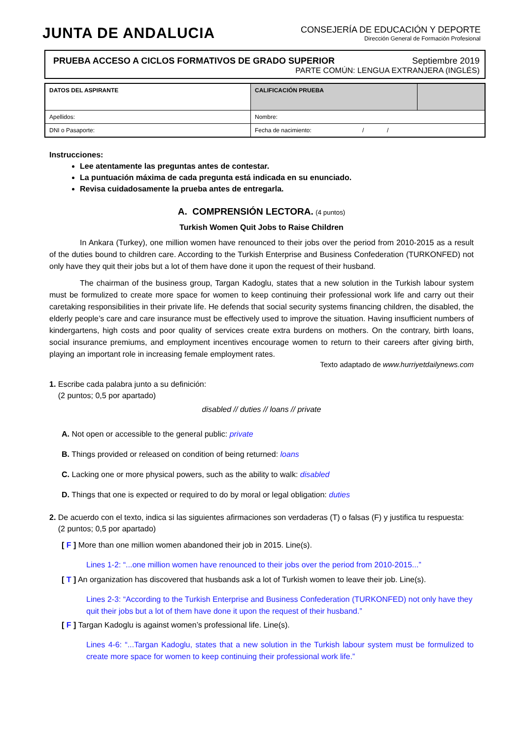JUNTA DE ANDALUCIA
CONSEJERÍA DE EDUCACIÓN Y DEPORTE
Dirección General de Formación Profesional
PRUEBA ACCESO A CICLOS FORMATIVOS DE GRADO SUPERIOR Septiembre 2019
PARTE COMÚN: LENGUA EXTRANJERA (INGLÉS)
| DATOS DEL ASPIRANTE | | CALIFICACIÓN PRUEBA | |
| Apellidos: | | Nombre: | |
| DNI o Pasaporte: | Fecha de nacimiento: / / | | |
Instrucciones:
Lee atentamente las preguntas antes de contestar.
La puntuación máxima de cada pregunta está indicada en su enunciado.
Revisa cuidadosamente la prueba antes de entregarla.
A. COMPRENSIÓN LECTORA. (4 puntos)
Turkish Women Quit Jobs to Raise Children
In Ankara (Turkey), one million women have renounced to their jobs over the period from 2010-2015 as a result of the duties bound to children care. According to the Turkish Enterprise and Business Confederation (TURKONFED) not only have they quit their jobs but a lot of them have done it upon the request of their husband.
The chairman of the business group, Targan Kadoglu, states that a new solution in the Turkish labour system must be formulized to create more space for women to keep continuing their professional work life and carry out their caretaking responsibilities in their private life. He defends that social security systems financing children, the disabled, the elderly people’s care and care insurance must be effectively used to improve the situation. Having insufficient numbers of kindergartens, high costs and poor quality of services create extra burdens on mothers. On the contrary, birth loans, social insurance premiums, and employment incentives encourage women to return to their careers after giving birth, playing an important role in increasing female employment rates.
Texto adaptado de www.hurriyetdailynews.com
1. Escribe cada palabra junto a su definición:
(2 puntos; 0,5 por apartado)
disabled // duties // loans // private
A. Not open or accessible to the general public: private
B. Things provided or released on condition of being returned: loans
C. Lacking one or more physical powers, such as the ability to walk: disabled
D. Things that one is expected or required to do by moral or legal obligation: duties
2. De acuerdo con el texto, indica si las siguientes afirmaciones son verdaderas (T) o falsas (F) y justifica tu respuesta:
(2 puntos; 0,5 por apartado)
[ F ] More than one million women abandoned their job in 2015. Line(s).
Lines 1-2: “...one million women have renounced to their jobs over the period from 2010-2015...”
[ T ] An organization has discovered that husbands ask a lot of Turkish women to leave their job. Line(s).
Lines 2-3: “According to the Turkish Enterprise and Business Confederation (TURKONFED) not only have they quit their jobs but a lot of them have done it upon the request of their husband.”
[ F ] Targan Kadoglu is against women’s professional life. Line(s).
Lines 4-6: “...Targan Kadoglu, states that a new solution in the Turkish labour system must be formulized to create more space for women to keep continuing their professional work life.”